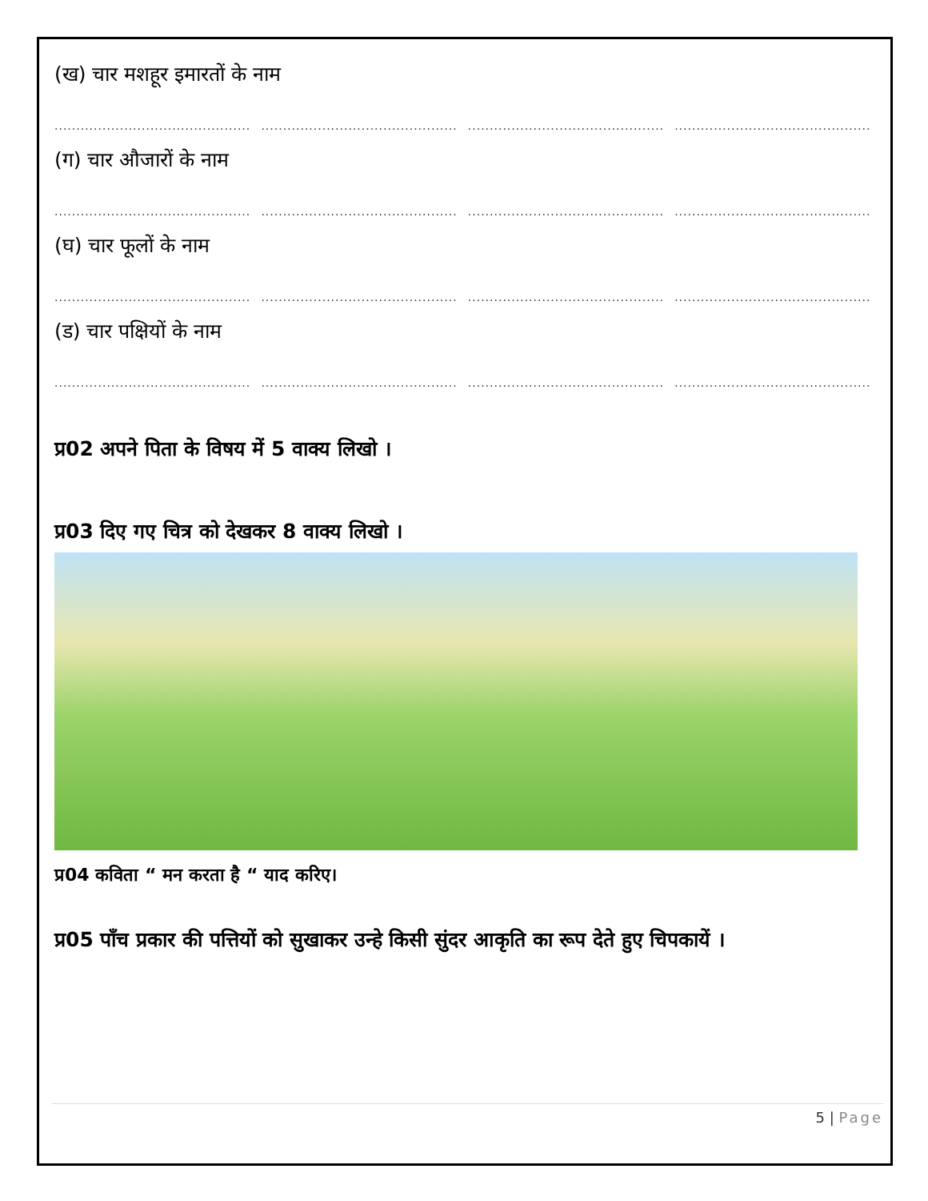(ख) चार मशहूर इमारतों के नाम
........................................................................................................................................................................................................................
(ग) चार औजारों के नाम
........................................................................................................................................................................................................................
(घ) चार फूलों के नाम
........................................................................................................................................................................................................................
(ड) चार पक्षियों के नाम
........................................................................................................................................................................................................................
प्र02 अपने पिता के विषय में 5 वाक्य लिखो ।
प्र03 दिए गए चित्र को देखकर 8 वाक्य लिखो ।
प्र04 कविता “ मन करता है “ याद करिए।
प्र05 पाँच प्रकार की पत्तियों को सुखाकर उन्हे किसी सुंदर आकृति का रूप देते हुए चिपकायें ।
5 | Page